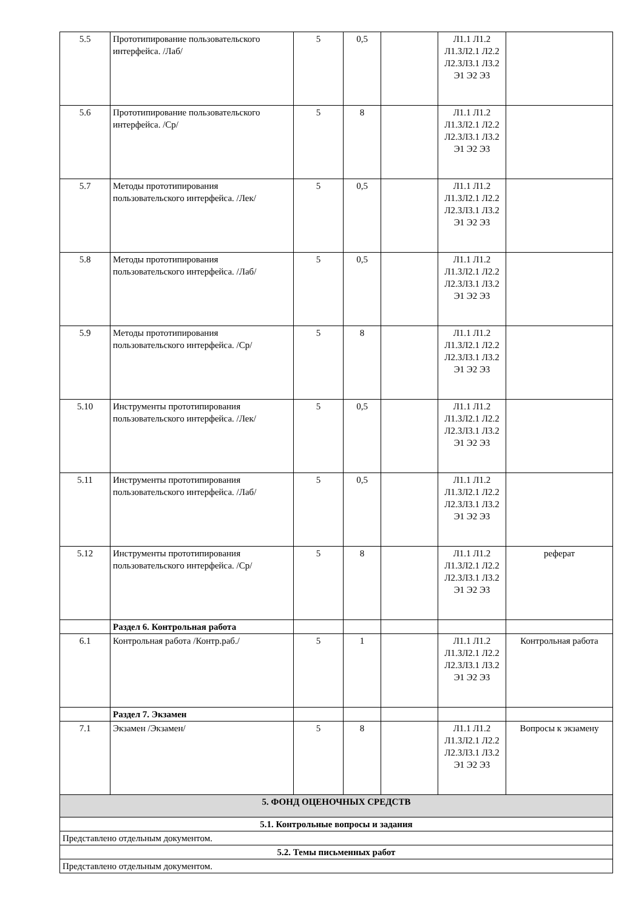| 5.5 | Прототипирование пользовательского интерфейса. /Лаб/ | 5 | 0,5 | | Л1.1 Л1.2 Л1.3Л2.1 Л2.2 Л2.3Л3.1 Л3.2 Э1 Э2 Э3 | |
| 5.6 | Прототипирование пользовательского интерфейса. /Ср/ | 5 | 8 | | Л1.1 Л1.2 Л1.3Л2.1 Л2.2 Л2.3Л3.1 Л3.2 Э1 Э2 Э3 | |
| 5.7 | Методы прототипирования пользовательского интерфейса. /Лек/ | 5 | 0,5 | | Л1.1 Л1.2 Л1.3Л2.1 Л2.2 Л2.3Л3.1 Л3.2 Э1 Э2 Э3 | |
| 5.8 | Методы прототипирования пользовательского интерфейса. /Лаб/ | 5 | 0,5 | | Л1.1 Л1.2 Л1.3Л2.1 Л2.2 Л2.3Л3.1 Л3.2 Э1 Э2 Э3 | |
| 5.9 | Методы прототипирования пользовательского интерфейса. /Ср/ | 5 | 8 | | Л1.1 Л1.2 Л1.3Л2.1 Л2.2 Л2.3Л3.1 Л3.2 Э1 Э2 Э3 | |
| 5.10 | Инструменты прототипирования пользовательского интерфейса. /Лек/ | 5 | 0,5 | | Л1.1 Л1.2 Л1.3Л2.1 Л2.2 Л2.3Л3.1 Л3.2 Э1 Э2 Э3 | |
| 5.11 | Инструменты прототипирования пользовательского интерфейса. /Лаб/ | 5 | 0,5 | | Л1.1 Л1.2 Л1.3Л2.1 Л2.2 Л2.3Л3.1 Л3.2 Э1 Э2 Э3 | |
| 5.12 | Инструменты прототипирования пользовательского интерфейса. /Ср/ | 5 | 8 | | Л1.1 Л1.2 Л1.3Л2.1 Л2.2 Л2.3Л3.1 Л3.2 Э1 Э2 Э3 | реферат |
| | Раздел 6. Контрольная работа | | | | | |
| 6.1 | Контрольная работа /Контр.раб./ | 5 | 1 | | Л1.1 Л1.2 Л1.3Л2.1 Л2.2 Л2.3Л3.1 Л3.2 Э1 Э2 Э3 | Контрольная работа |
| | Раздел 7. Экзамен | | | | | |
| 7.1 | Экзамен /Экзамен/ | 5 | 8 | | Л1.1 Л1.2 Л1.3Л2.1 Л2.2 Л2.3Л3.1 Л3.2 Э1 Э2 Э3 | Вопросы к экзамену |
| 5. ФОНД ОЦЕНОЧНЫХ СРЕДСТВ | | | | | | |
| 5.1. Контрольные вопросы и задания | | | | | | |
| Представлено отдельным документом. | | | | | | |
| 5.2. Темы письменных работ | | | | | | |
| Представлено отдельным документом. | | | | | | |